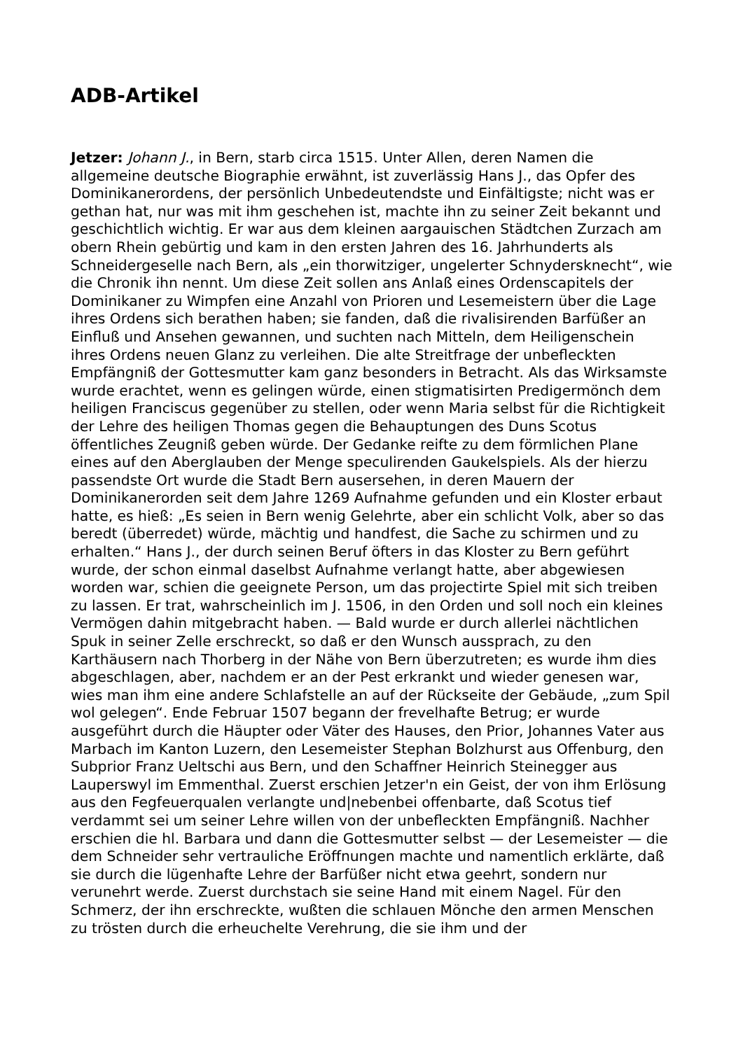ADB-Artikel
Jetzer: Johann J., in Bern, starb circa 1515. Unter Allen, deren Namen die allgemeine deutsche Biographie erwähnt, ist zuverlässig Hans J., das Opfer des Dominikanerordens, der persönlich Unbedeutendste und Einfältigste; nicht was er gethan hat, nur was mit ihm geschehen ist, machte ihn zu seiner Zeit bekannt und geschichtlich wichtig. Er war aus dem kleinen aargauischen Städtchen Zurzach am obern Rhein gebürtig und kam in den ersten Jahren des 16. Jahrhunderts als Schneidergeselle nach Bern, als „ein thorwitziger, ungelerter Schnydersknecht“, wie die Chronik ihn nennt. Um diese Zeit sollen ans Anlaß eines Ordenscapitels der Dominikaner zu Wimpfen eine Anzahl von Prioren und Lesemeistern über die Lage ihres Ordens sich berathen haben; sie fanden, daß die rivalisirenden Barfüßer an Einfluß und Ansehen gewannen, und suchten nach Mitteln, dem Heiligenschein ihres Ordens neuen Glanz zu verleihen. Die alte Streitfrage der unbefleckten Empfängniß der Gottesmutter kam ganz besonders in Betracht. Als das Wirksamste wurde erachtet, wenn es gelingen würde, einen stigmatisirten Predigermönch dem heiligen Franciscus gegenüber zu stellen, oder wenn Maria selbst für die Richtigkeit der Lehre des heiligen Thomas gegen die Behauptungen des Duns Scotus öffentliches Zeugniß geben würde. Der Gedanke reifte zu dem förmlichen Plane eines auf den Aberglauben der Menge speculirenden Gaukelspiels. Als der hierzu passendste Ort wurde die Stadt Bern ausersehen, in deren Mauern der Dominikanerorden seit dem Jahre 1269 Aufnahme gefunden und ein Kloster erbaut hatte, es hieß: „Es seien in Bern wenig Gelehrte, aber ein schlicht Volk, aber so das beredt (überredet) würde, mächtig und handfest, die Sache zu schirmen und zu erhalten.“ Hans J., der durch seinen Beruf öfters in das Kloster zu Bern geführt wurde, der schon einmal daselbst Aufnahme verlangt hatte, aber abgewiesen worden war, schien die geeignete Person, um das projectirte Spiel mit sich treiben zu lassen. Er trat, wahrscheinlich im J. 1506, in den Orden und soll noch ein kleines Vermögen dahin mitgebracht haben. — Bald wurde er durch allerlei nächtlichen Spuk in seiner Zelle erschreckt, so daß er den Wunsch aussprach, zu den Karthäusern nach Thorberg in der Nähe von Bern überzutreten; es wurde ihm dies abgeschlagen, aber, nachdem er an der Pest erkrankt und wieder genesen war, wies man ihm eine andere Schlafstelle an auf der Rückseite der Gebäude, „zum Spil wol gelegen“. Ende Februar 1507 begann der frevelhafte Betrug; er wurde ausgeführt durch die Häupter oder Väter des Hauses, den Prior, Johannes Vater aus Marbach im Kanton Luzern, den Lesemeister Stephan Bolzhurst aus Offenburg, den Subprior Franz Ueltschi aus Bern, und den Schaffner Heinrich Steinegger aus Lauperswyl im Emmenthal. Zuerst erschien Jetzer'n ein Geist, der von ihm Erlösung aus den Fegfeuerqualen verlangte und|nebenbei offenbarte, daß Scotus tief verdammt sei um seiner Lehre willen von der unbefleckten Empfängniß. Nachher erschien die hl. Barbara und dann die Gottesmutter selbst — der Lesemeister — die dem Schneider sehr vertrauliche Eröffnungen machte und namentlich erklärte, daß sie durch die lügenhafte Lehre der Barfüßer nicht etwa geehrt, sondern nur verunehrt werde. Zuerst durchstach sie seine Hand mit einem Nagel. Für den Schmerz, der ihn erschreckte, wußten die schlauen Mönche den armen Menschen zu trösten durch die erheuchelte Verehrung, die sie ihm und der